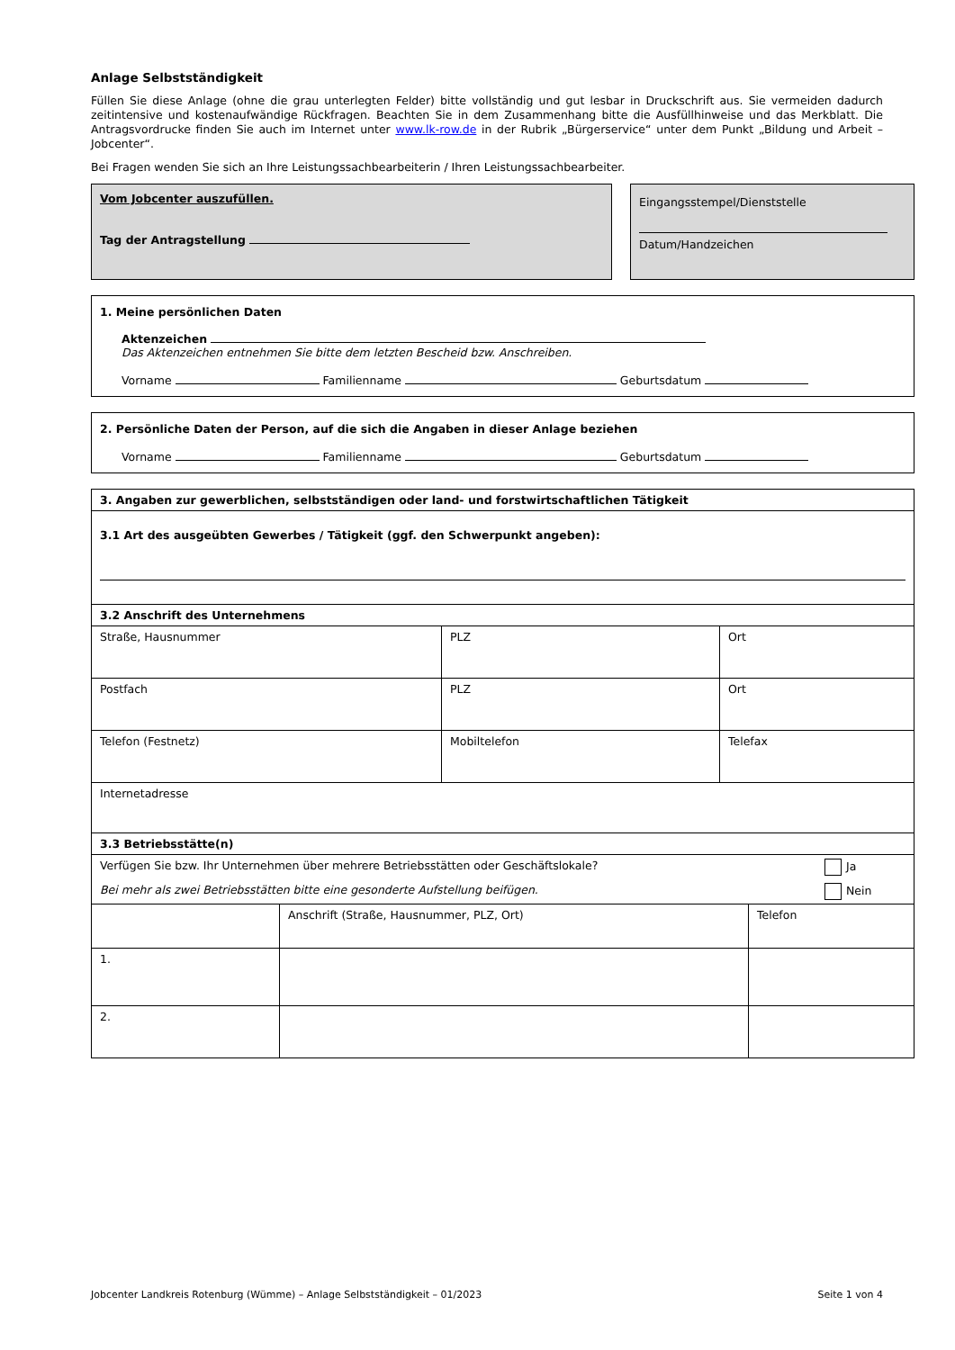Anlage Selbstständigkeit
Füllen Sie diese Anlage (ohne die grau unterlegten Felder) bitte vollständig und gut lesbar in Druckschrift aus. Sie vermeiden dadurch zeitintensive und kostenaufwändige Rückfragen. Beachten Sie in dem Zusammenhang bitte die Ausfüllhinweise und das Merkblatt. Die Antragsvordrucke finden Sie auch im Internet unter www.lk-row.de in der Rubrik „Bürgerservice“ unter dem Punkt „Bildung und Arbeit – Jobcenter“.
Bei Fragen wenden Sie sich an Ihre Leistungssachbearbeiterin / Ihren Leistungssachbearbeiter.
Vom Jobcenter auszufüllen.
Tag der Antragstellung
Eingangsstempel/Dienststelle
Datum/Handzeichen
1. Meine persönlichen Daten
Aktenzeichen
Das Aktenzeichen entnehmen Sie bitte dem letzten Bescheid bzw. Anschreiben.
Vorname Familienname Geburtsdatum
2. Persönliche Daten der Person, auf die sich die Angaben in dieser Anlage beziehen
Vorname Familienname Geburtsdatum
| 3. Angaben zur gewerblichen, selbstständigen oder land- und forstwirtschaftlichen Tätigkeit | | |
| 3.1 Art des ausgeübten Gewerbes / Tätigkeit (ggf. den Schwerpunkt angeben): | | |
| 3.2 Anschrift des Unternehmens | | |
| Straße, Hausnummer | PLZ | Ort |
| Postfach | PLZ | Ort |
| Telefon (Festnetz) | Mobiltelefon | Telefax |
| Internetadresse | | |
| 3.3 Betriebsstätte(n) | | |
| Verfügen Sie bzw. Ihr Unternehmen über mehrere Betriebsstätten oder Geschäftslokale? Ja Bei mehr als zwei Betriebsstätten bitte eine gesonderte Aufstellung beifügen. Nein | | |
| | Anschrift (Straße, Hausnummer, PLZ, Ort) | Telefon |
| 1. | | |
| 2. | | |
Jobcenter Landkreis Rotenburg (Wümme) – Anlage Selbstständigkeit – 01/2023 Seite 1 von 4